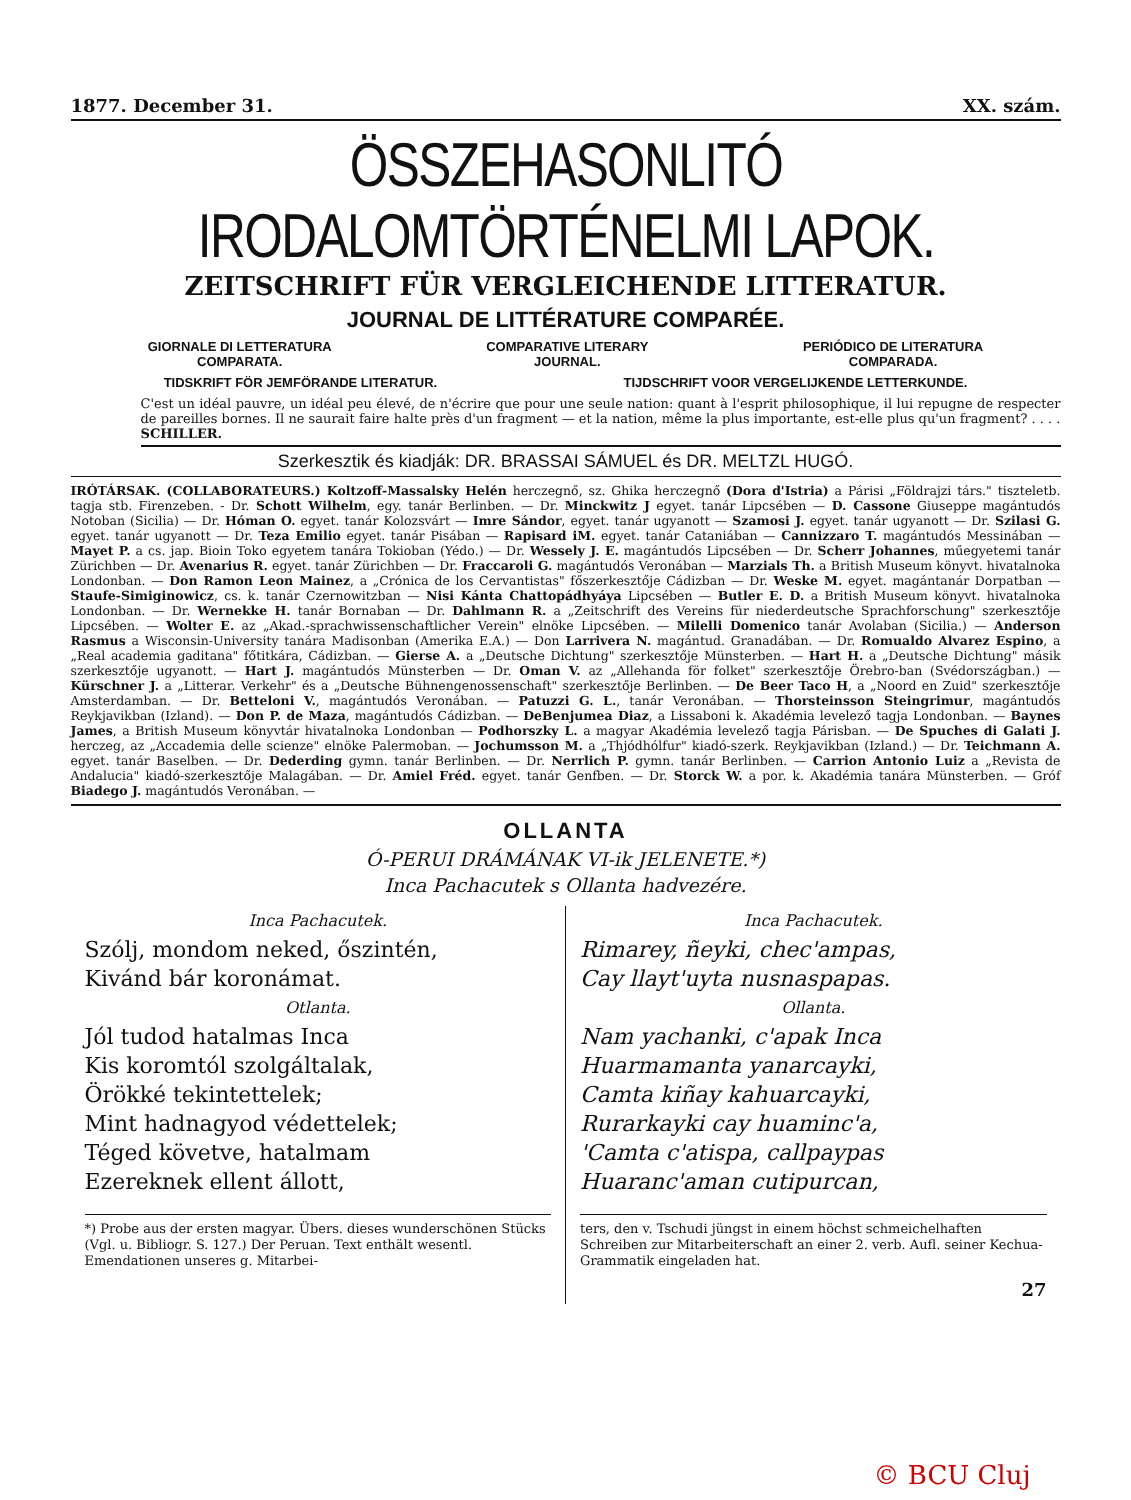1877. December 31. XX. szám.
ÖSSZEHASONLITÓ IRODALOMTÖRTÉNELMI LAPOK.
ZEITSCHRIFT FÜR VERGLEICHENDE LITTERATUR.
JOURNAL DE LITTÉRATURE COMPARÉE.
GIORNALE DI LETTERATURA
COMPARATA. COMPARATIVE LITERARY
JOURNAL. PERIÓDICO DE LITERATURA
COMPARADA.
TIDSKRIFT FÖR JEMFÖRANDE LITERATUR. TIJDSCHRIFT VOOR VERGELIJKENDE LETTERKUNDE.
C'est un idéal pauvre, un idéal peu élevé, de n'écrire que pour une seule nation: quant à l'esprit philosophique, il lui repugne de respecter de pareilles bornes. Il ne saurait faire halte près d'un fragment — et la nation, même la plus importante, est-elle plus qu'un fragment? . . . . SCHILLER.
Szerkesztik és kiadják: DR. BRASSAI SÁMUEL és DR. MELTZL HUGÓ.
IRÓTÁRSAK. (COLLABORATEURS.) Koltzoff-Massalsky Helén herczegnő, sz. Ghika herczegnő (Dora d'Istria) a Párisi „Földrajzi társ." tiszteletb. tagja stb. Firenzeben. - Dr. Schott Wilhelm, egy. tanár Berlinben. — Dr. Minckwitz J egyet. tanár Lipcsében — D. Cassone Giuseppe magántudós Notoban (Sicilia) — Dr. Hóman O. egyet. tanár Kolozsvárt — Imre Sándor, egyet. tanár ugyanott — Szamosi J. egyet. tanár ugyanott — Dr. Szilasi G. egyet. tanár ugyanott — Dr. Teza Emilio egyet. tanár Pisában — Rapisard iM. egyet. tanár Cataniában — Cannizzaro T. magántudós Messinában — Mayet P. a cs. jap. Bioin Toko egyetem tanára Tokioban (Yédo.) — Dr. Wessely J. E. magántudós Lipcsében — Dr. Scherr Johannes, műegyetemi tanár Zürichben — Dr. Avenarius R. egyet. tanár Zürichben — Dr. Fraccaroli G. magántudós Veronában — Marzials Th. a British Museum könyvt. hivatalnoka Londonban. — Don Ramon Leon Mainez, a „Crónica de los Cervantistas" főszerkesztője Cádizban — Dr. Weske M. egyet. magántanár Dorpatban — Staufe-Simiginowicz, cs. k. tanár Czernowitzban — Nisi Kánta Chattopádhyáya Lipcsében — Butler E. D. a British Museum könyvt. hivatalnoka Londonban. — Dr. Wernekke H. tanár Bornaban — Dr. Dahlmann R. a „Zeitschrift des Vereins für niederdeutsche Sprachforschung" szerkesztője Lipcsében. — Wolter E. az „Akad.-sprachwissenschaftlicher Verein" elnöke Lipcsében. — Milelli Domenico tanár Avolaban (Sicilia.) — Anderson Rasmus a Wisconsin-University tanára Madisonban (Amerika E.A.) — Don Larrivera N. magántud. Granadában. — Dr. Romualdo Alvarez Espino, a „Real academia gaditana" főtitkára, Cádizban. — Gierse A. a „Deutsche Dichtung" szerkesztője Münsterben. — Hart H. a „Deutsche Dichtung" másik szerkesztője ugyanott. — Hart J. magántudós Münsterben — Dr. Oman V. az „Allehanda för folket" szerkesztője Örebro-ban (Svédországban.) — Kürschner J. a „Litterar. Verkehr" és a „Deutsche Bühnengenossenschaft" szerkesztője Berlinben. — De Beer Taco H, a „Noord en Zuid" szerkesztője Amsterdamban. — Dr. Betteloni V., magántudós Veronában. — Patuzzi G. L., tanár Veronában. — Thorsteinsson Steingrimur, magántudós Reykjavikban (Izland). — Don P. de Maza, magántudós Cádizban. — DeBenjumea Diaz, a Lissaboni k. Akadémia levelező tagja Londonban. — Baynes James, a British Museum könyvtár hivatalnoka Londonban — Podhorszky L. a magyar Akadémia levelező tagja Párisban. — De Spuches di Galati J. herczeg, az „Accademia delle scienze" elnöke Palermoban. — Jochumsson M. a „Thjódhólfur" kiadó-szerk. Reykjavikban (Izland.) — Dr. Teichmann A. egyet. tanár Baselben. — Dr. Dederding gymn. tanár Berlinben. — Dr. Nerrlich P. gymn. tanár Berlinben. — Carrion Antonio Luiz a „Revista de Andalucia" kiadó-szerkesztője Malagában. — Dr. Amiel Fréd. egyet. tanár Genfben. — Dr. Storck W. a por. k. Akadémia tanára Münsterben. — Gróf Biadego J. magántudós Veronában. —
OLLANTA
Ó-PERUI DRÁMÁNAK VI-ik JELENETE.*)
Inca Pachacutek s Ollanta hadvezére.
Inca Pachacutek.
Szólj, mondom neked, őszintén,
Kivánd bár koronámat.
Otlanta.
Jól tudod hatalmas Inca
Kis koromtól szolgáltalak,
Örökké tekintettelek;
Mint hadnagyod védettelek;
Téged követve, hatalmam
Ezereknek ellent állott,
*) Probe aus der ersten magyar. Übers. dieses wunderschönen Stücks (Vgl. u. Bibliogr. S. 127.) Der Peruan. Text enthält wesentl. Emendationen unseres g. Mitarbei-
Inca Pachacutek.
Rimarey, ñeyki, chec'ampas,
Cay llayt'uyta nusnaspapas.
Ollanta.
Nam yachanki, c'apak Inca
Huarmamanta yanarcayki,
Camta kiñay kahuarcayki,
Rurarkayki cay huaminc'a,
'Camta c'atispa, callpaypas
Huaranc'aman cutipurcan,
ters, den v. Tschudi jüngst in einem höchst schmeichelhaften Schreiben zur Mitarbeiterschaft an einer 2. verb. Aufl. seiner Kechua-Grammatik eingeladen hat.
27
© BCU Cluj